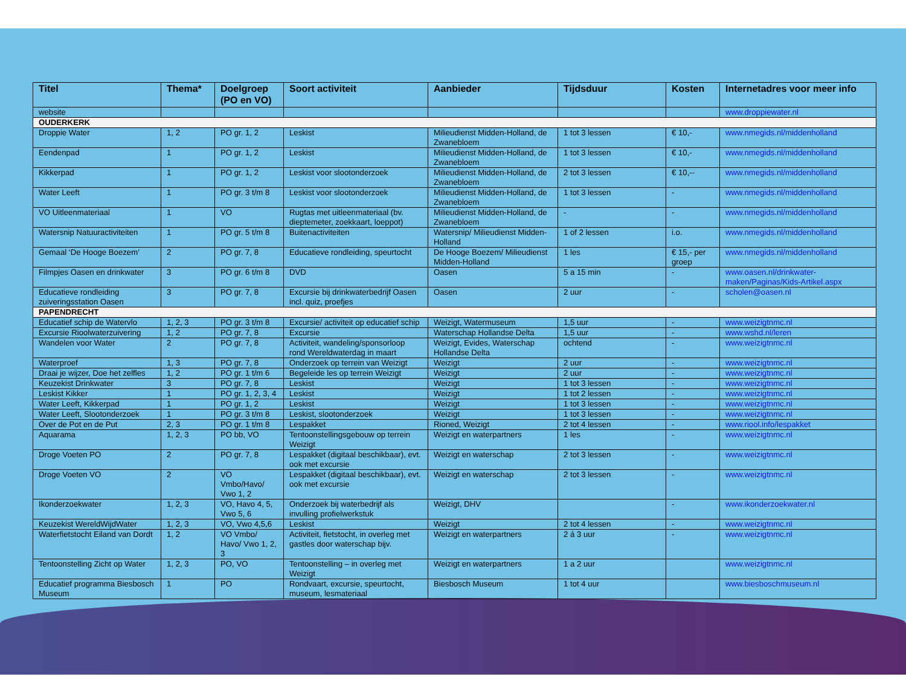| Titel | Thema* | Doelgroep (PO en VO) | Soort activiteit | Aanbieder | Tijdsduur | Kosten | Internetadres voor meer info |
| --- | --- | --- | --- | --- | --- | --- | --- |
| website | | | | | | | www.droppiewater.nl |
| OUDERKERK | | | | | | | |
| Droppie Water | 1, 2 | PO gr. 1, 2 | Leskist | Milieudienst Midden-Holland, de Zwanebloem | 1 tot 3 lessen | € 10,- | www.nmegids.nl/middenholland |
| Eendenpad | 1 | PO gr. 1, 2 | Leskist | Milieudienst Midden-Holland, de Zwanebloem | 1 tot 3 lessen | € 10,- | www.nmegids.nl/middenholland |
| Kikkerpad | 1 | PO gr. 1, 2 | Leskist voor slootonderzoek | Milieudienst Midden-Holland, de Zwanebloem | 2 tot 3 lessen | € 10,-- | www.nmegids.nl/middenholland |
| Water Leeft | 1 | PO gr. 3 t/m 8 | Leskist voor slootonderzoek | Milieudienst Midden-Holland, de Zwanebloem | 1 tot 3 lessen | - | www.nmegids.nl/middenholland |
| VO Uitleenmateriaal | 1 | VO | Rugtas met uitleenmateriaal (bv. dieptemeter, zoekkaart, loeppot) | Milieudienst Midden-Holland, de Zwanebloem | - | - | www.nmegids.nl/middenholland |
| Watersnip Natuuractiviteiten | 1 | PO gr. 5 t/m 8 | Buitenactiviteiten | Watersnip/ Milieudienst Midden-Holland | 1 of 2 lessen | i.o. | www.nmegids.nl/middenholland |
| Gemaal ‘De Hooge Boezem’ | 2 | PO gr. 7, 8 | Educatieve rondleiding, speurtocht | De Hooge Boezem/ Milieudienst Midden-Holland | 1 les | € 15,- per groep | www.nmegids.nl/middenholland |
| Filmpjes Oasen en drinkwater | 3 | PO gr. 6 t/m 8 | DVD | Oasen | 5 a 15 min | - | www.oasen.nl/drinkwater-maken/Paginas/Kids-Artikel.aspx |
| Educatieve rondleiding zuiveringsstation Oasen | 3 | PO gr. 7, 8 | Excursie bij drinkwaterbedrijf Oasen incl. quiz, proefjes | Oasen | 2 uur | - | scholen@oasen.nl |
| PAPENDRECHT | | | | | | | |
| Educatief schip de Watervlo | 1, 2, 3 | PO gr. 3 t/m 8 | Excursie/ activiteit op educatief schip | Weizigt, Watermuseum | 1,5 uur | - | www.weizigtnmc.nl |
| Excursie Rioolwaterzuivering | 1, 2 | PO gr. 7, 8 | Excursie | Waterschap Hollandse Delta | 1,5 uur | - | www.wshd.nl/leren |
| Wandelen voor Water | 2 | PO gr. 7, 8 | Activiteit, wandeling/sponsorloop rond Wereldwaterdag in maart | Weizigt, Evides, Waterschap Hollandse Delta | ochtend | - | www.weizigtnmc.nl |
| Waterproef | 1, 3 | PO gr. 7, 8 | Onderzoek op terrein van Weizigt | Weizigt | 2 uur | - | www.weizigtnmc.nl |
| Draai je wijzer, Doe het zelfles | 1, 2 | PO gr. 1 t/m 6 | Begeleide les op terrein Weizigt | Weizigt | 2 uur | - | www.weizigtnmc.nl |
| Keuzekist Drinkwater | 3 | PO gr. 7, 8 | Leskist | Weizigt | 1 tot 3 lessen | - | www.weizigtnmc.nl |
| Leskist Kikker | 1 | PO gr. 1, 2, 3, 4 | Leskist | Weizigt | 1 tot 2 lessen | - | www.weizigtnmc.nl |
| Water Leeft, Kikkerpad | 1 | PO gr. 1, 2 | Leskist | Weizigt | 1 tot 3 lessen | - | www.weizigtnmc.nl |
| Water Leeft, Slootonderzoek | 1 | PO gr. 3 t/m 8 | Leskist, slootonderzoek | Weizigt | 1 tot 3 lessen | - | www.weizigtnmc.nl |
| Over de Pot en de Put | 2, 3 | PO gr. 1 t/m 8 | Lespakket | Rioned, Weizigt | 2 tot 4 lessen | - | www.riool.info/lespakket |
| Aquarama | 1, 2, 3 | PO bb, VO | Tentoonstellingsgebouw op terrein Weizigt | Weizigt en waterpartners | 1 les | - | www.weizigtnmc.nl |
| Droge Voeten PO | 2 | PO gr. 7, 8 | Lespakket (digitaal beschikbaar), evt. ook met excursie | Weizigt en waterschap | 2 tot 3 lessen | - | www.weizigtnmc.nl |
| Droge Voeten VO | 2 | VO Vmbo/Havo/ Vwo 1, 2 | Lespakket (digitaal beschikbaar), evt. ook met excursie | Weizigt en waterschap | 2 tot 3 lessen | - | www.weizigtnmc.nl |
| Ikonderzoekwater | 1, 2, 3 | VO, Havo 4, 5, Vwo 5, 6 | Onderzoek bij waterbedrijf als invulling profielwerkstuk | Weizigt, DHV | | - | www.ikonderzoekwater.nl |
| Keuzekist WereldWijdWater | 1, 2, 3 | VO, Vwo 4,5,6 | Leskist | Weizigt | 2 tot 4 lessen | - | www.weizigtnmc.nl |
| Waterfietstocht Eiland van Dordt | 1, 2 | VO Vmbo/ Havo/ Vwo 1, 2, 3 | Activiteit, fietstocht, in overleg met gastles door waterschap bijv. | Weizigt en waterpartners | 2 á 3 uur | - | www.weizigtnmc.nl |
| Tentoonstelling Zicht op Water | 1, 2, 3 | PO, VO | Tentoonstelling – in overleg met Weizigt | Weizigt en waterpartners | 1 a 2 uur | | www.weizigtnmc.nl |
| Educatief programma Biesbosch Museum | 1 | PO | Rondvaart, excursie, speurtocht, museum, lesmateriaal | Biesbosch Museum | 1 tot 4 uur | | www.biesboschmuseum.nl |